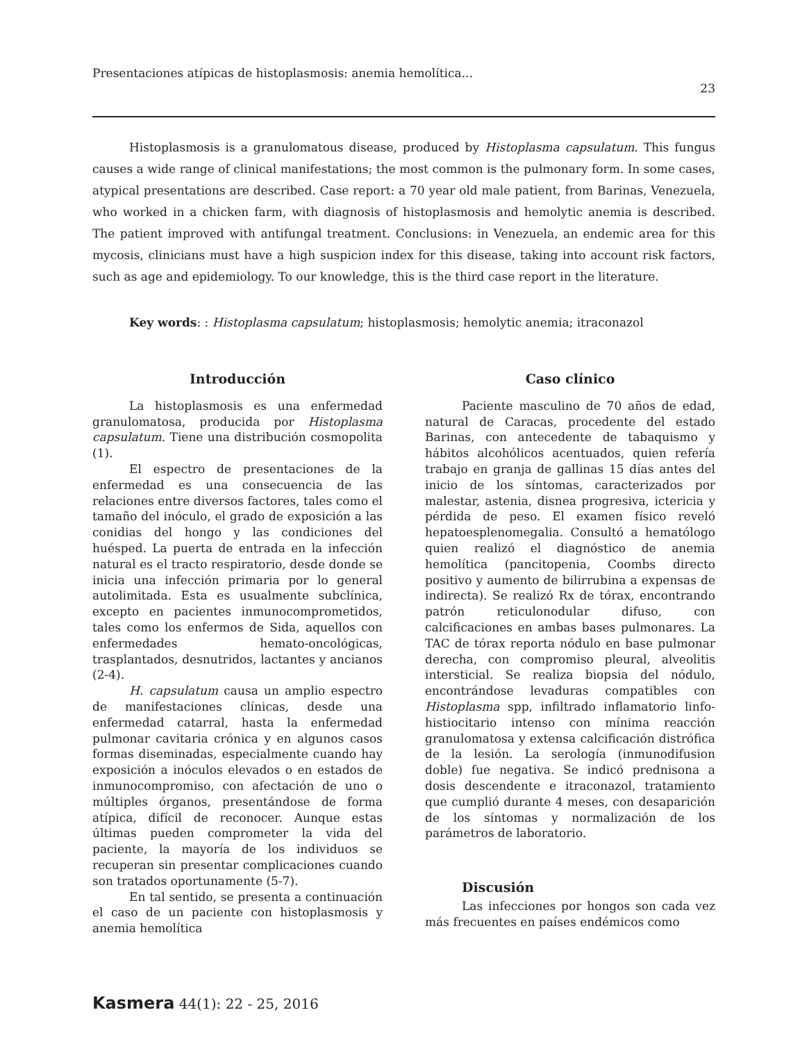Presentaciones atípicas de histoplasmosis: anemia hemolítica... 23
Histoplasmosis is a granulomatous disease, produced by Histoplasma capsulatum. This fungus causes a wide range of clinical manifestations; the most common is the pulmonary form. In some cases, atypical presentations are described. Case report: a 70 year old male patient, from Barinas, Venezuela, who worked in a chicken farm, with diagnosis of histoplasmosis and hemolytic anemia is described. The patient improved with antifungal treatment. Conclusions: in Venezuela, an endemic area for this mycosis, clinicians must have a high suspicion index for this disease, taking into account risk factors, such as age and epidemiology. To our knowledge, this is the third case report in the literature.
Key words: : Histoplasma capsulatum; histoplasmosis; hemolytic anemia; itraconazol
Introducción
La histoplasmosis es una enfermedad granulomatosa, producida por Histoplasma capsulatum. Tiene una distribución cosmopolita (1).
El espectro de presentaciones de la enfermedad es una consecuencia de las relaciones entre diversos factores, tales como el tamaño del inóculo, el grado de exposición a las conidias del hongo y las condiciones del huésped. La puerta de entrada en la infección natural es el tracto respiratorio, desde donde se inicia una infección primaria por lo general autolimitada. Esta es usualmente subclínica, excepto en pacientes inmunocomprometidos, tales como los enfermos de Sida, aquellos con enfermedades hemato-oncológicas, trasplantados, desnutridos, lactantes y ancianos (2-4).
H. capsulatum causa un amplio espectro de manifestaciones clínicas, desde una enfermedad catarral, hasta la enfermedad pulmonar cavitaria crónica y en algunos casos formas diseminadas, especialmente cuando hay exposición a inóculos elevados o en estados de inmunocompromiso, con afectación de uno o múltiples órganos, presentándose de forma atípica, difícil de reconocer. Aunque estas últimas pueden comprometer la vida del paciente, la mayoría de los individuos se recuperan sin presentar complicaciones cuando son tratados oportunamente (5-7).
En tal sentido, se presenta a continuación el caso de un paciente con histoplasmosis y anemia hemolítica
Caso clínico
Paciente masculino de 70 años de edad, natural de Caracas, procedente del estado Barinas, con antecedente de tabaquismo y hábitos alcohólicos acentuados, quien refería trabajo en granja de gallinas 15 días antes del inicio de los síntomas, caracterizados por malestar, astenia, disnea progresiva, ictericia y pérdida de peso. El examen físico reveló hepatoesplenomegalia. Consultó a hematólogo quien realizó el diagnóstico de anemia hemolítica (pancitopenia, Coombs directo positivo y aumento de bilirrubina a expensas de indirecta). Se realizó Rx de tórax, encontrando patrón reticulonodular difuso, con calcificaciones en ambas bases pulmonares. La TAC de tórax reporta nódulo en base pulmonar derecha, con compromiso pleural, alveolitis intersticial. Se realiza biopsia del nódulo, encontrándose levaduras compatibles con Histoplasma spp, infiltrado inflamatorio linfo-histiocitario intenso con mínima reacción granulomatosa y extensa calcificación distrófica de la lesión. La serología (inmunodifusion doble) fue negativa. Se indicó prednisona a dosis descendente e itraconazol, tratamiento que cumplió durante 4 meses, con desaparición de los síntomas y normalización de los parámetros de laboratorio.
Discusión
Las infecciones por hongos son cada vez más frecuentes en países endémicos como
Kasmera 44(1): 22 - 25, 2016